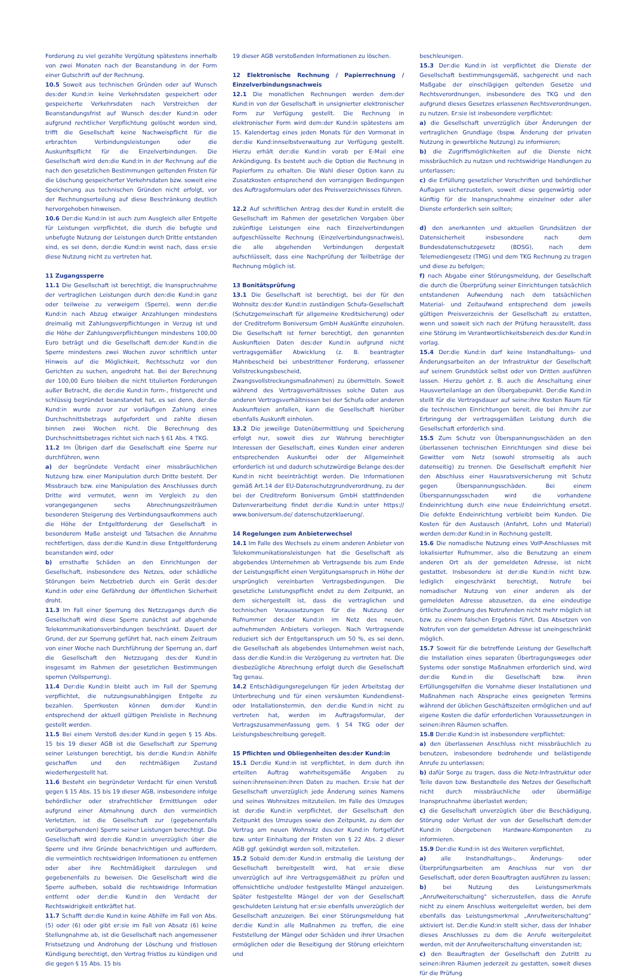Forderung zu viel gezahlte Vergütung spätestens innerhalb von zwei Monaten nach der Beanstandung in der Form einer Gutschrift auf der Rechnung.
10.5 Soweit aus technischen Gründen oder auf Wunsch des:der Kund:in keine Verkehrsdaten gespeichert oder gespeicherte Verkehrsdaten nach Verstreichen der Beanstandungsfrist auf Wunsch des:der Kund:in oder aufgrund rechtlicher Verpflichtung gelöscht worden sind, trifft die Gesellschaft keine Nachweispflicht für die erbrachten Verbindungsleistungen oder die Auskunftspflicht für die Einzelverbindungen. Die Gesellschaft wird den:die Kund:in in der Rechnung auf die nach den gesetzlichen Bestimmungen geltenden Fristen für die Löschung gespeicherter Verkehrsdaten bzw. soweit eine Speicherung aus technischen Gründen nicht erfolgt, vor der Rechnungserteilung auf diese Beschränkung deutlich hervorgehoben hinweisen.
10.6 Der:die Kund:in ist auch zum Ausgleich aller Entgelte für Leistungen verpflichtet, die durch die befugte und unbefugte Nutzung der Leistungen durch Dritte entstanden sind, es sei denn, der:die Kund:in weist nach, dass er:sie diese Nutzung nicht zu vertreten hat.
11 Zugangssperre
11.1 Die Gesellschaft ist berechtigt, die Inanspruchnahme der vertraglichen Leistungen durch den:die Kund:in ganz oder teilweise zu verweigern (Sperre), wenn der:die Kund:in nach Abzug etwaiger Anzahlungen mindestens dreimalig mit Zahlungsverpflichtungen in Verzug ist und die Höhe der Zahlungsverpflichtungen mindestens 100,00 Euro beträgt und die Gesellschaft dem:der Kund:in die Sperre mindestens zwei Wochen zuvor schriftlich unter Hinweis auf die Möglichkeit, Rechtsschutz vor den Gerichten zu suchen, angedroht hat. Bei der Berechnung der 100,00 Euro bleiben die nicht titulierten Forderungen außer Betracht, die der:die Kund:in form-, fristgerecht und schlüssig begründet beanstandet hat, es sei denn, der:die Kund:in wurde zuvor zur vorläufigen Zahlung eines Durchschnittsbetrags aufgefordert und zahlte diesen binnen zwei Wochen nicht. Die Berechnung des Durchschnittsbetrages richtet sich nach § 61 Abs. 4 TKG.
11.2 Im Übrigen darf die Gesellschaft eine Sperre nur durchführen, wenn
a) der begründete Verdacht einer missbräuchlichen Nutzung bzw. einer Manipulation durch Dritte besteht. Der Missbrauch bzw. eine Manipulation des Anschlusses durch Dritte wird vermutet, wenn im Vergleich zu den vorangegangenen sechs Abrechnungszeiträumen besonderen Steigerung des Verbindungsaufkommens auch die Höhe der Entgeltforderung der Gesellschaft in besonderem Maße ansteigt und Tatsachen die Annahme rechtfertigen, dass der:die Kund:in diese Entgeltforderung beanstanden wird, oder
b) ernsthafte Schäden an den Einrichtungen der Gesellschaft, insbesondere des Netzes, oder schädliche Störungen beim Netzbetrieb durch ein Gerät des:der Kund:in oder eine Gefährdung der öffentlichen Sicherheit droht.
11.3 Im Fall einer Sperrung des Netzzugangs durch die Gesellschaft wird diese Sperre zunächst auf abgehende Telekommunikationsverbindungen beschränkt. Dauert der Grund, der zur Sperrung geführt hat, nach einem Zeitraum von einer Woche nach Durchführung der Sperrung an, darf die Gesellschaft den Netzzugang des:der Kund:in insgesamt im Rahmen der gesetzlichen Bestimmungen sperren (Vollsperrung).
11.4 Der:die Kund:in bleibt auch im Fall der Sperrung verpflichtet, die nutzungsunabhängigen Entgelte zu bezahlen. Sperrkosten können dem:der Kund:in entsprechend der aktuell gültigen Preisliste in Rechnung gestellt werden.
11.5 Bei einem Verstoß des:der Kund:in gegen § 15 Abs. 15 bis 19 dieser AGB ist die Gesellschaft zur Sperrung seiner Leistungen berechtigt, bis der:die Kund:in Abhilfe geschaffen und den rechtmäßigen Zustand wiederhergestellt hat.
11.6 Besteht ein begründeter Verdacht für einen Verstoß gegen § 15 Abs. 15 bis 19 dieser AGB, insbesondere infolge behördlicher oder strafrechtlicher Ermittlungen oder aufgrund einer Abmahnung durch den vermeintlich Verletzten, ist die Gesellschaft zur (gegebenenfalls vorübergehenden) Sperre seiner Leistungen berechtigt. Die Gesellschaft wird den:die Kund:in unverzüglich über die Sperre und ihre Gründe benachrichtigen und auffordern, die vermeintlich rechtswidrigen Informationen zu entfernen oder aber ihre Rechtmäßigkeit darzulegen und gegebenenfalls zu beweisen. Die Gesellschaft wird die Sperre aufheben, sobald die rechtswidrige Information entfernt oder der:die Kund:in den Verdacht der Rechtswidrigkeit entkräftet hat.
11.7 Schafft der:die Kund:in keine Abhilfe im Fall von Abs. (5) oder (6) oder gibt er:sie im Fall von Absatz (6) keine Stellungnahme ab, ist die Gesellschaft nach angemessener Fristsetzung und Androhung der Löschung und fristlosen Kündigung berechtigt, den Vertrag fristlos zu kündigen und die gegen § 15 Abs. 15 bis
19 dieser AGB verstoßenden Informationen zu löschen.
12 Elektronische Rechnung / Papierrechnung / Einzelverbindungsnachweis
12.1 Die monatlichen Rechnungen werden dem:der Kund:in von der Gesellschaft in unsignierter elektronischer Form zur Verfügung gestellt. Die Rechnung in elektronischer Form wird dem:der Kund:in spätestens am 15. Kalendertag eines jeden Monats für den Vormonat in der:die Kund:innselbstverwaltung zur Verfügung gestellt. Hierzu erhält der:die Kund:in vorab per E-Mail eine Ankündigung. Es besteht auch die Option die Rechnung in Papierform zu erhalten. Die Wahl dieser Option kann zu Zusatzkosten entsprechend den vorrangigen Bedingungen des Auftragsformulars oder des Preisverzeichnisses führen.
12.2 Auf schriftlichen Antrag des:der Kund:in erstellt die Gesellschaft im Rahmen der gesetzlichen Vorgaben über zukünftige Leistungen eine nach Einzelverbindungen aufgeschlüsselte Rechnung (Einzelverbindungsnachweis), die alle abgehenden Verbindungen dergestalt aufschlüsselt, dass eine Nachprüfung der Teilbeträge der Rechnung möglich ist.
13 Bonitätsprüfung
13.1 Die Gesellschaft ist berechtigt, bei der für den Wohnsitz des:der Kund:in zuständigen Schufa-Gesellschaft (Schutzgemeinschaft für allgemeine Kreditsicherung) oder der Creditreform Boniversum GmbH Auskünfte einzuholen. Die Gesellschaft ist ferner berechtigt, den genannten Auskunfteien Daten des:der Kund:in aufgrund nicht vertragsgemäßer Abwicklung (z. B. beantragter Mahnbescheid bei unbestrittener Forderung, erlassener Vollstreckungsbescheid, Zwangsvollstreckungsmaßnahmen) zu übermitteln. Soweit während des Vertragsverhältnisses solche Daten aus anderen Vertragsverhältnissen bei der Schufa oder anderen Auskunfteien anfallen, kann die Gesellschaft hierüber ebenfalls Auskunft einholen.
13.2 Die jeweilige Datenübermittlung und Speicherung erfolgt nur, soweit dies zur Wahrung berechtigter Interessen der Gesellschaft, eines Kunden einer anderen entsprechenden Auskunftei oder der Allgemeinheit erforderlich ist und dadurch schutzwürdige Belange des:der Kund:in nicht beeinträchtigt werden. Die Informationen gemäß Art.14 der EU-Datenschutzgrundverordnung, zu der bei der Creditreform Boniversum GmbH stattfindenden Datenverarbeitung findet der:die Kund:in unter https:// www.boniversum.de/ datenschutzerklaerung/.
14 Regelungen zum Anbieterwechsel
14.1 Im Falle des Wechsels zu einem anderen Anbieter von Telekommunikationsleistungen hat die Gesellschaft als abgebendes Unternehmen ab Vertragsende bis zum Ende der Leistungspflicht einen Vergütungsanspruch in Höhe der ursprünglich vereinbarten Vertragsbedingungen. Die gesetzliche Leistungspflicht endet zu dem Zeitpunkt, an dem sichergestellt ist, dass die vertraglichen und technischen Voraussetzungen für die Nutzung der Rufnummer des:der Kund:in im Netz des neuen, aufnehmenden Anbieters vorliegen. Nach Vertragsende reduziert sich der Entgeltanspruch um 50 %, es sei denn, die Gesellschaft als abgebendes Unternehmen weist nach, dass der:die Kund:in die Verzögerung zu vertreten hat. Die diesbezügliche Abrechnung erfolgt durch die Gesellschaft Tag genau.
14.2 Entschädigungsregelungen für jeden Arbeitstag der Unterbrechung und für einen versäumten Kundendienst- oder Installationstermin, den der:die Kund:in nicht zu vertreten hat, werden im Auftragsformular, der Vertragszusammenfassung gem. § 54 TKG oder der Leistungsbeschreibung geregelt.
15 Pflichten und Obliegenheiten des:der Kund:in
15.1 Der:die Kund:in ist verpflichtet, in dem durch ihn erteilten Auftrag wahrheitsgemäße Angaben zu seinen:ihrenseinen:ihren Daten zu machen. Er:sie hat der Gesellschaft unverzüglich jede Änderung seines Namens und seines Wohnsitzes mitzuteilen. Im Falle des Umzuges ist der:die Kund:in verpflichtet, der Gesellschaft den Zeitpunkt des Umzuges sowie den Zeitpunkt, zu dem der Vertrag am neuen Wohnsitz des:der Kund:in fortgeführt bzw. unter Einhaltung der Fristen von § 22 Abs. 2 dieser AGB ggf. gekündigt werden soll, mitzuteilen.
15.2 Sobald dem:der Kund:in erstmalig die Leistung der Gesellschaft bereitgestellt wird, hat er:sie diese unverzüglich auf ihre Vertragsgemäßheit zu prüfen und offensichtliche und/oder festgestellte Mängel anzuzeigen. Später festgestellte Mängel der von der Gesellschaft geschuldeten Leistung hat er:sie ebenfalls unverzüglich der Gesellschaft anzuzeigen. Bei einer Störungsmeldung hat der:die Kund:in alle Maßnahmen zu treffen, die eine Feststellung der Mängel oder Schäden und ihrer Ursachen ermöglichen oder die Beseitigung der Störung erleichtern und
beschleunigen.
15.3 Der:die Kund:in ist verpflichtet die Dienste der Gesellschaft bestimmungsgemäß, sachgerecht und nach Maßgabe der einschlägigen geltenden Gesetze und Rechtsverordnungen, insbesondere des TKG und den aufgrund dieses Gesetzes erlassenen Rechtsverordnungen, zu nutzen. Er:sie ist insbesondere verpflichtet:
a) die Gesellschaft unverzüglich über Änderungen der vertraglichen Grundlage (bspw. Änderung der privaten Nutzung in gewerbliche Nutzung) zu informieren;
b) die Zugriffsmöglichkeiten auf die Dienste nicht missbräuchlich zu nutzen und rechtswidrige Handlungen zu unterlassen;
c) die Erfüllung gesetzlicher Vorschriften und behördlicher Auflagen sicherzustellen, soweit diese gegenwärtig oder künftig für die Inanspruchnahme einzelner oder aller Dienste erforderlich sein sollten;
d) den anerkannten und aktuellen Grundsätzen der Datensicherheit insbesondere nach dem Bundesdatenschutzgesetz (BDSG), nach dem Telemediengesetz (TMG) und dem TKG Rechnung zu tragen und diese zu befolgen;
f) nach Abgabe einer Störungsmeldung, der Gesellschaft die durch die Überprüfung seiner Einrichtungen tatsächlich entstandenen Aufwendung nach dem tatsächlichen Material- und Zeitaufwand entsprechend dem jeweils gültigen Preisverzeichnis der Gesellschaft zu erstatten, wenn und soweit sich nach der Prüfung herausstellt, dass eine Störung im Verantwortlichkeitsbereich des:der Kund:in vorlag.
15.4 Der:die Kund:in darf keine Instandhaltungs- und Änderungsarbeiten an der Infrastruktur der Gesellschaft auf seinem Grundstück selbst oder von Dritten ausführen lassen. Hierzu gehört z. B. auch die Anschaltung einer Hausverteilanlage an den Übergabepunkt. Der:die Kund:in stellt für die Vertragsdauer auf seine:ihre Kosten Raum für die technischen Einrichtungen bereit, die bei ihm:ihr zur Erbringung der vertragsgemäßen Leistung durch die Gesellschaft erforderlich sind.
15.5 Zum Schutz von Überspannungsschäden an den überlassenen technischen Einrichtungen sind diese bei Gewitter vom Netz (sowohl stromseitig als auch datenseitig) zu trennen. Die Gesellschaft empfiehlt hier den Abschluss einer Hausratsversicherung mit Schutz gegen Überspannungsschäden. Bei einem Überspannungsschaden wird die vorhandene Endeinrichtung durch eine neue Endeinrichtung ersetzt. Die defekte Endeinrichtung verbleibt beim Kunden. Die Kosten für den Austausch (Anfahrt, Lohn und Material) werden dem:der Kund:in in Rechnung gestellt.
15.6 Die nomadische Nutzung eines VoIP-Anschlusses mit lokalisierter Rufnummer, also die Benutzung an einem anderen Ort als der gemeldeten Adresse, ist nicht gestattet. Insbesondere ist der:die Kund:in nicht bzw. lediglich eingeschränkt berechtigt, Notrufe bei nomadischer Nutzung von einer anderen als der gemeldeten Adresse abzusetzen, da eine eindeutige örtliche Zuordnung des Notrufenden nicht mehr möglich ist bzw. zu einem falschen Ergebnis führt. Das Absetzen von Notrufen von der gemeldeten Adresse ist uneingeschränkt möglich.
15.7 Soweit für die betreffende Leistung der Gesellschaft die Installation eines separaten Übertragungsweges oder Systems oder sonstige Maßnahmen erforderlich sind, wird der:die Kund:in die Gesellschaft bzw. ihren Erfüllungsgehilfen die Vornahme dieser Installationen und Maßnahmen nach Absprache eines geeigneten Termins während der üblichen Geschäftszeiten ermöglichen und auf eigene Kosten die dafür erforderlichen Voraussetzungen in seinen:ihren Räumen schaffen.
15.8 Der:die Kund:in ist insbesondere verpflichtet:
a) den überlassenen Anschluss nicht missbräuchlich zu benutzen, insbesondere bedrohende und belästigende Anrufe zu unterlassen;
b) dafür Sorge zu tragen, dass die Netz-Infrastruktur oder Teile davon bzw. Bestandteile des Netzes der Gesellschaft nicht durch missbräuchliche oder übermäßige Inanspruchnahme überlastet werden;
c) die Gesellschaft unverzüglich über die Beschädigung, Störung oder Verlust der von der Gesellschaft dem:der Kund:in übergebenen Hardware-Komponenten zu informieren.
15.9 Der:die Kund:in ist des Weiteren verpflichtet,
a) alle Instandhaltungs-, Änderungs- oder Überprüfungsarbeiten am Anschluss nur von der Gesellschaft, oder deren Beauftragten ausführen zu lassen;
b) bei Nutzung des Leistungsmerkmals „Anrufweiterschaltung“ sicherzustellen, dass die Anrufe nicht zu einem Anschluss weitergeleitet werden, bei dem ebenfalls das Leistungsmerkmal „Anrufweiterschaltung“ aktiviert ist. Der:die Kund:in stellt sicher, dass der Inhaber dieses Anschlusses zu dem die Anrufe weitergeleitet werden, mit der Anrufweiterschaltung einverstanden ist;
c) den Beauftragten der Gesellschaft den Zutritt zu seinen:ihren Räumen jederzeit zu gestatten, soweit dieses für die Prüfung